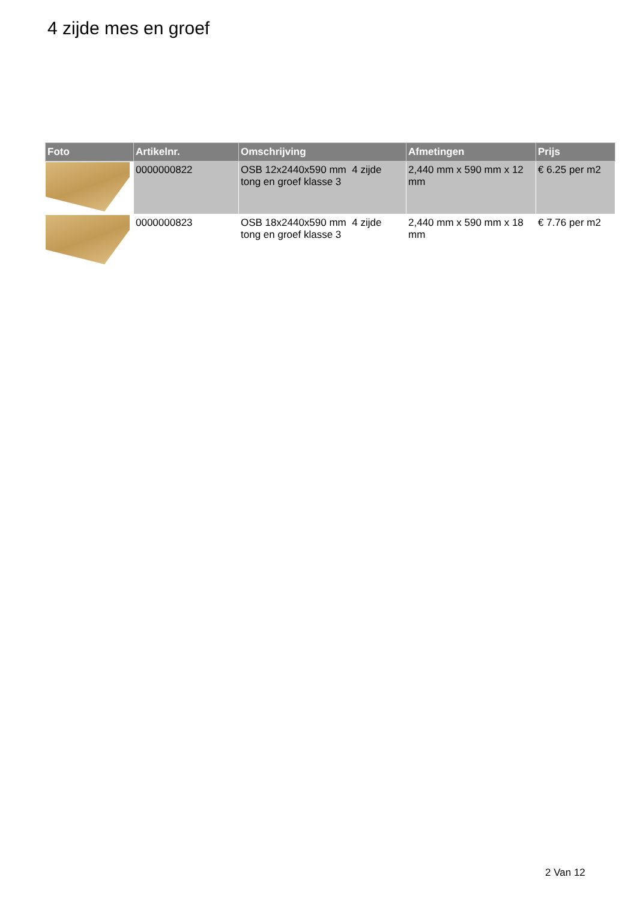4 zijde mes en groef
| Foto | Artikelnr. | Omschrijving | Afmetingen | Prijs |
| --- | --- | --- | --- | --- |
| | 0000000822 | OSB 12x2440x590 mm 4 zijde tong en groef klasse 3 | 2,440 mm x 590 mm x 12 mm | € 6.25 per m2 |
| | 0000000823 | OSB 18x2440x590 mm 4 zijde tong en groef klasse 3 | 2,440 mm x 590 mm x 18 mm | € 7.76 per m2 |
2 Van 12